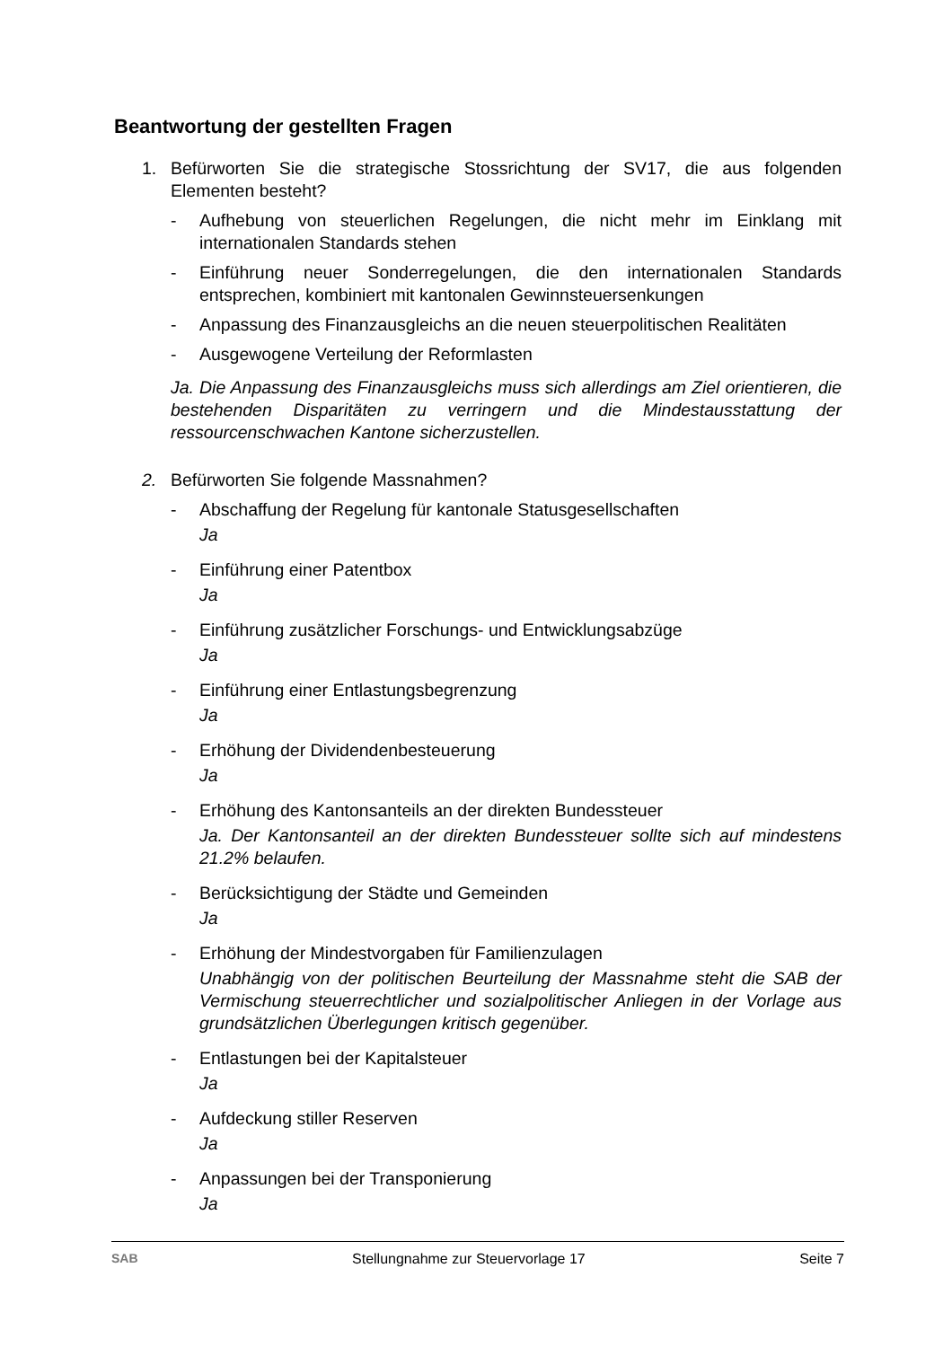Beantwortung der gestellten Fragen
1. Befürworten Sie die strategische Stossrichtung der SV17, die aus folgenden Elementen besteht?
- Aufhebung von steuerlichen Regelungen, die nicht mehr im Einklang mit internationalen Standards stehen
- Einführung neuer Sonderregelungen, die den internationalen Standards entsprechen, kombiniert mit kantonalen Gewinnsteuersenkungen
- Anpassung des Finanzausgleichs an die neuen steuerpolitischen Realitäten
- Ausgewogene Verteilung der Reformlasten
Ja. Die Anpassung des Finanzausgleichs muss sich allerdings am Ziel orientieren, die bestehenden Disparitäten zu verringern und die Mindestausstattung der ressourcenschwachen Kantone sicherzustellen.
2. Befürworten Sie folgende Massnahmen?
- Abschaffung der Regelung für kantonale Statusgesellschaften
Ja
- Einführung einer Patentbox
Ja
- Einführung zusätzlicher Forschungs- und Entwicklungsabzüge
Ja
- Einführung einer Entlastungsbegrenzung
Ja
- Erhöhung der Dividendenbesteuerung
Ja
- Erhöhung des Kantonsanteils an der direkten Bundessteuer
Ja. Der Kantonsanteil an der direkten Bundessteuer sollte sich auf mindestens 21.2% belaufen.
- Berücksichtigung der Städte und Gemeinden
Ja
- Erhöhung der Mindestvorgaben für Familienzulagen
Unabhängig von der politischen Beurteilung der Massnahme steht die SAB der Vermischung steuerrechtlicher und sozialpolitischer Anliegen in der Vorlage aus grundsätzlichen Überlegungen kritisch gegenüber.
- Entlastungen bei der Kapitalsteuer
Ja
- Aufdeckung stiller Reserven
Ja
- Anpassungen bei der Transponierung
Ja
SAB Stellungnahme zur Steuervorlage 17 Seite 7